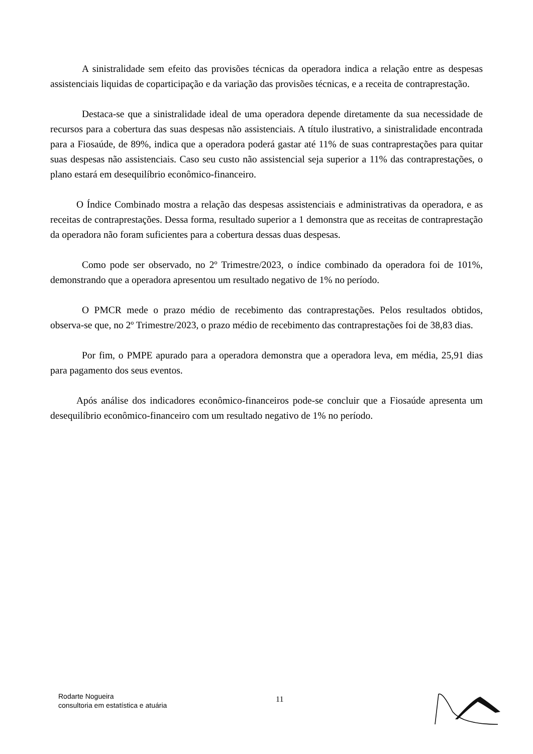A sinistralidade sem efeito das provisões técnicas da operadora indica a relação entre as despesas assistenciais liquidas de coparticipação e da variação das provisões técnicas, e a receita de contraprestação.
Destaca-se que a sinistralidade ideal de uma operadora depende diretamente da sua necessidade de recursos para a cobertura das suas despesas não assistenciais. A título ilustrativo, a sinistralidade encontrada para a Fiosaúde, de 89%, indica que a operadora poderá gastar até 11% de suas contraprestações para quitar suas despesas não assistenciais. Caso seu custo não assistencial seja superior a 11% das contraprestações, o plano estará em desequilíbrio econômico-financeiro.
O Índice Combinado mostra a relação das despesas assistenciais e administrativas da operadora, e as receitas de contraprestações. Dessa forma, resultado superior a 1 demonstra que as receitas de contraprestação da operadora não foram suficientes para a cobertura dessas duas despesas.
Como pode ser observado, no 2º Trimestre/2023, o índice combinado da operadora foi de 101%, demonstrando que a operadora apresentou um resultado negativo de 1% no período.
O PMCR mede o prazo médio de recebimento das contraprestações. Pelos resultados obtidos, observa-se que, no 2º Trimestre/2023, o prazo médio de recebimento das contraprestações foi de 38,83 dias.
Por fim, o PMPE apurado para a operadora demonstra que a operadora leva, em média, 25,91 dias para pagamento dos seus eventos.
Após análise dos indicadores econômico-financeiros pode-se concluir que a Fiosaúde apresenta um desequilíbrio econômico-financeiro com um resultado negativo de 1% no período.
Rodarte Nogueira
consultoria em estatística e atuária
11